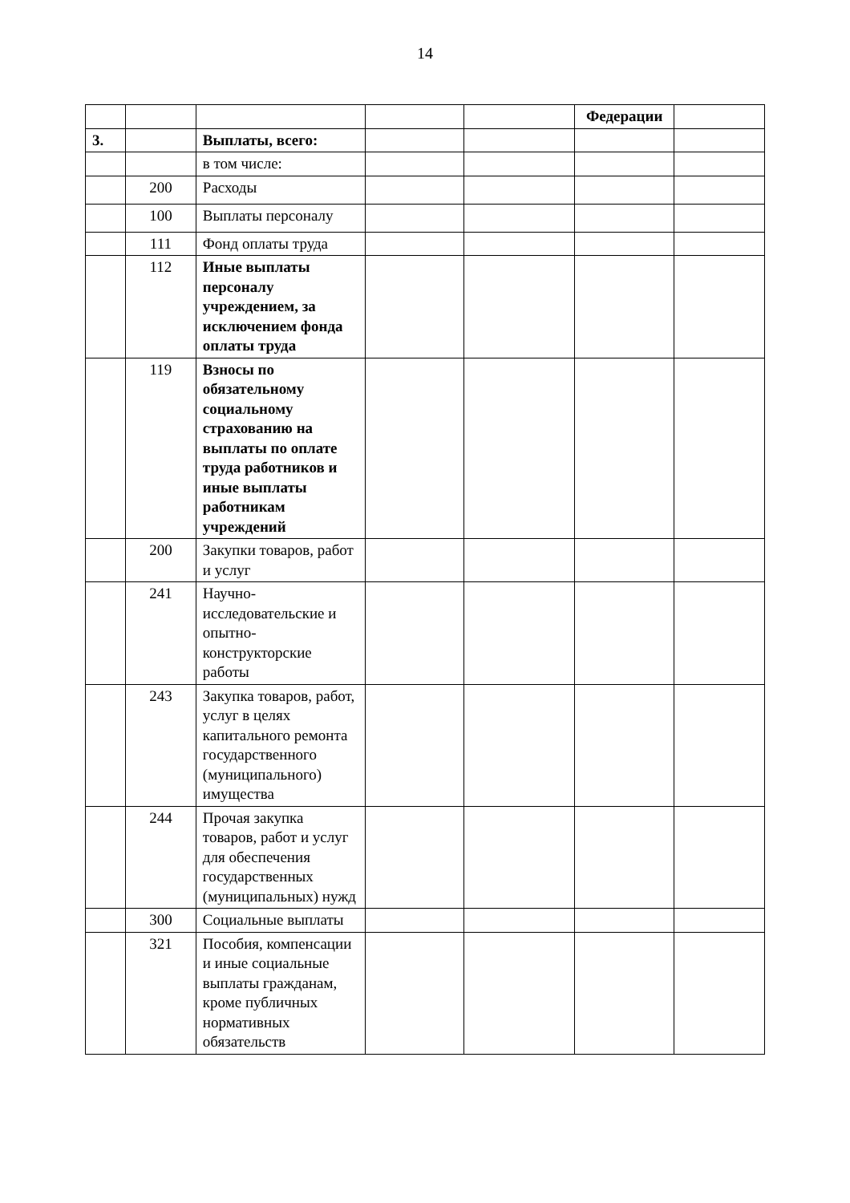14
| | | | | | Федерации | |
| 3. | | Выплаты, всего: | | | | |
| | | в том числе: | | | | |
| | 200 | Расходы | | | | |
| | 100 | Выплаты персоналу | | | | |
| | 111 | Фонд оплаты труда | | | | |
| | 112 | Иные выплаты персоналу учреждением, за исключением фонда оплаты труда | | | | |
| | 119 | Взносы по обязательному социальному страхованию на выплаты по оплате труда работников и иные выплаты работникам учреждений | | | | |
| | 200 | Закупки товаров, работ и услуг | | | | |
| | 241 | Научно-исследовательские и опытно-конструкторские работы | | | | |
| | 243 | Закупка товаров, работ, услуг в целях капитального ремонта государственного (муниципального) имущества | | | | |
| | 244 | Прочая закупка товаров, работ и услуг для обеспечения государственных (муниципальных) нужд | | | | |
| | 300 | Социальные выплаты | | | | |
| | 321 | Пособия, компенсации и иные социальные выплаты гражданам, кроме публичных нормативных обязательств | | | | |